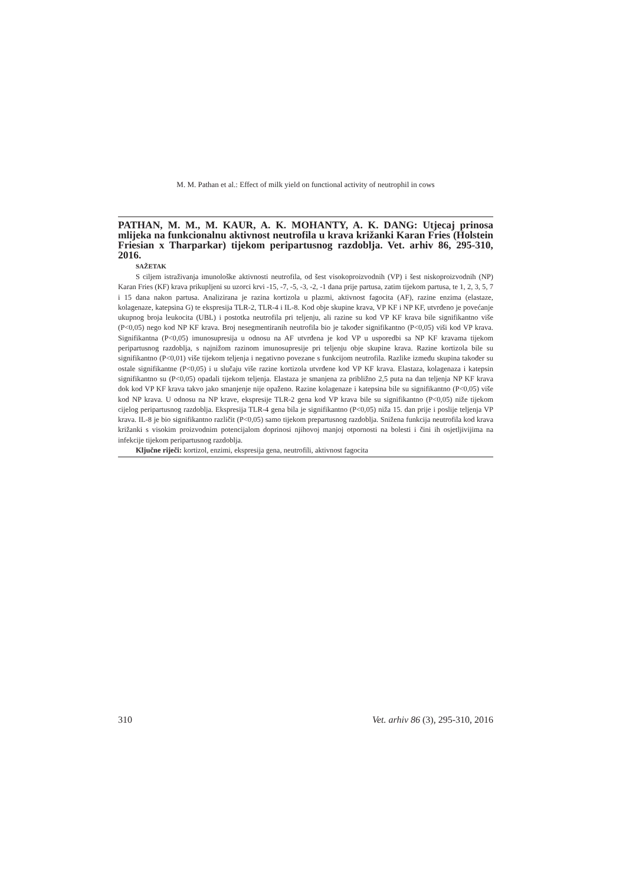M. M. Pathan et al.: Effect of milk yield on functional activity of neutrophil in cows
PATHAN, M. M., M. KAUR, A. K. MOHANTY, A. K. DANG: Utjecaj prinosa mlijeka na funkcionalnu aktivnost neutrofila u krava križanki Karan Fries (Holstein Friesian x Tharparkar) tijekom peripartusnog razdoblja. Vet. arhiv 86, 295-310, 2016.
SAŽETAK
S ciljem istraživanja imunološke aktivnosti neutrofila, od šest visokoproizvodnih (VP) i šest niskoproizvodnih (NP) Karan Fries (KF) krava prikupljeni su uzorci krvi -15, -7, -5, -3, -2, -1 dana prije partusa, zatim tijekom partusa, te 1, 2, 3, 5, 7 i 15 dana nakon partusa. Analizirana je razina kortizola u plazmi, aktivnost fagocita (AF), razine enzima (elastaze, kolagenaze, katepsina G) te ekspresija TLR-2, TLR-4 i IL-8. Kod obje skupine krava, VP KF i NP KF, utvrđeno je povećanje ukupnog broja leukocita (UBL) i postotka neutrofila pri teljenju, ali razine su kod VP KF krava bile signifikantno više (P<0,05) nego kod NP KF krava. Broj nesegmentiranih neutrofila bio je također signifikantno (P<0,05) viši kod VP krava. Signifikantna (P<0,05) imunosupresija u odnosu na AF utvrđena je kod VP u usporedbi sa NP KF kravama tijekom peripartusnog razdoblja, s najnižom razinom imunosupresije pri teljenju obje skupine krava. Razine kortizola bile su signifikantno (P<0,01) više tijekom teljenja i negativno povezane s funkcijom neutrofila. Razlike između skupina također su ostale signifikantne (P<0,05) i u slučaju više razine kortizola utvrđene kod VP KF krava. Elastaza, kolagenaza i katepsin signifikantno su (P<0,05) opadali tijekom teljenja. Elastaza je smanjena za približno 2,5 puta na dan teljenja NP KF krava dok kod VP KF krava takvo jako smanjenje nije opaženo. Razine kolagenaze i katepsina bile su signifikantno (P<0,05) više kod NP krava. U odnosu na NP krave, ekspresije TLR-2 gena kod VP krava bile su signifikantno (P<0,05) niže tijekom cijelog peripartusnog razdoblja. Ekspresija TLR-4 gena bila je signifikantno (P<0,05) niža 15. dan prije i poslije teljenja VP krava. IL-8 je bio signifikantno različit (P<0,05) samo tijekom prepartusnog razdoblja. Snižena funkcija neutrofila kod krava križanki s visokim proizvodnim potencijalom doprinosi njihovoj manjoj otpornosti na bolesti i čini ih osjetljivijima na infekcije tijekom peripartusnog razdoblja.
Ključne riječi: kortizol, enzimi, ekspresija gena, neutrofili, aktivnost fagocita
310 Vet. arhiv 86 (3), 295-310, 2016